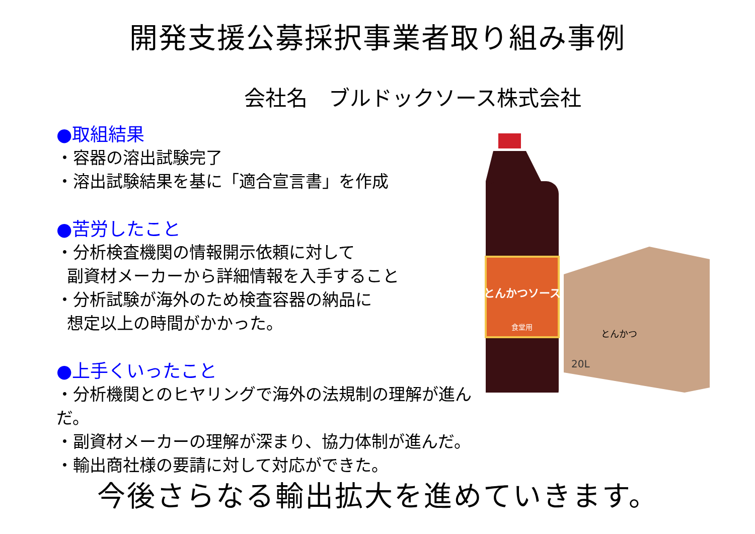開発支援公募採択事業者取り組み事例
会社名　ブルドックソース株式会社
●取組結果
・容器の溶出試験完了
・溶出試験結果を基に「適合宣言書」を作成
●苦労したこと
・分析検査機関の情報開示依頼に対して
副資材メーカーから詳細情報を入手すること
・分析試験が海外のため検査容器の納品に
想定以上の時間がかかった。
●上手くいったこと
・分析機関とのヒヤリングで海外の法規制の理解が進んだ。
・副資材メーカーの理解が深まり、協力体制が進んだ。
・輸出商社様の要請に対して対応ができた。
とんかつソース
食堂用
20L
とんかつ
今後さらなる輸出拡大を進めていきます。